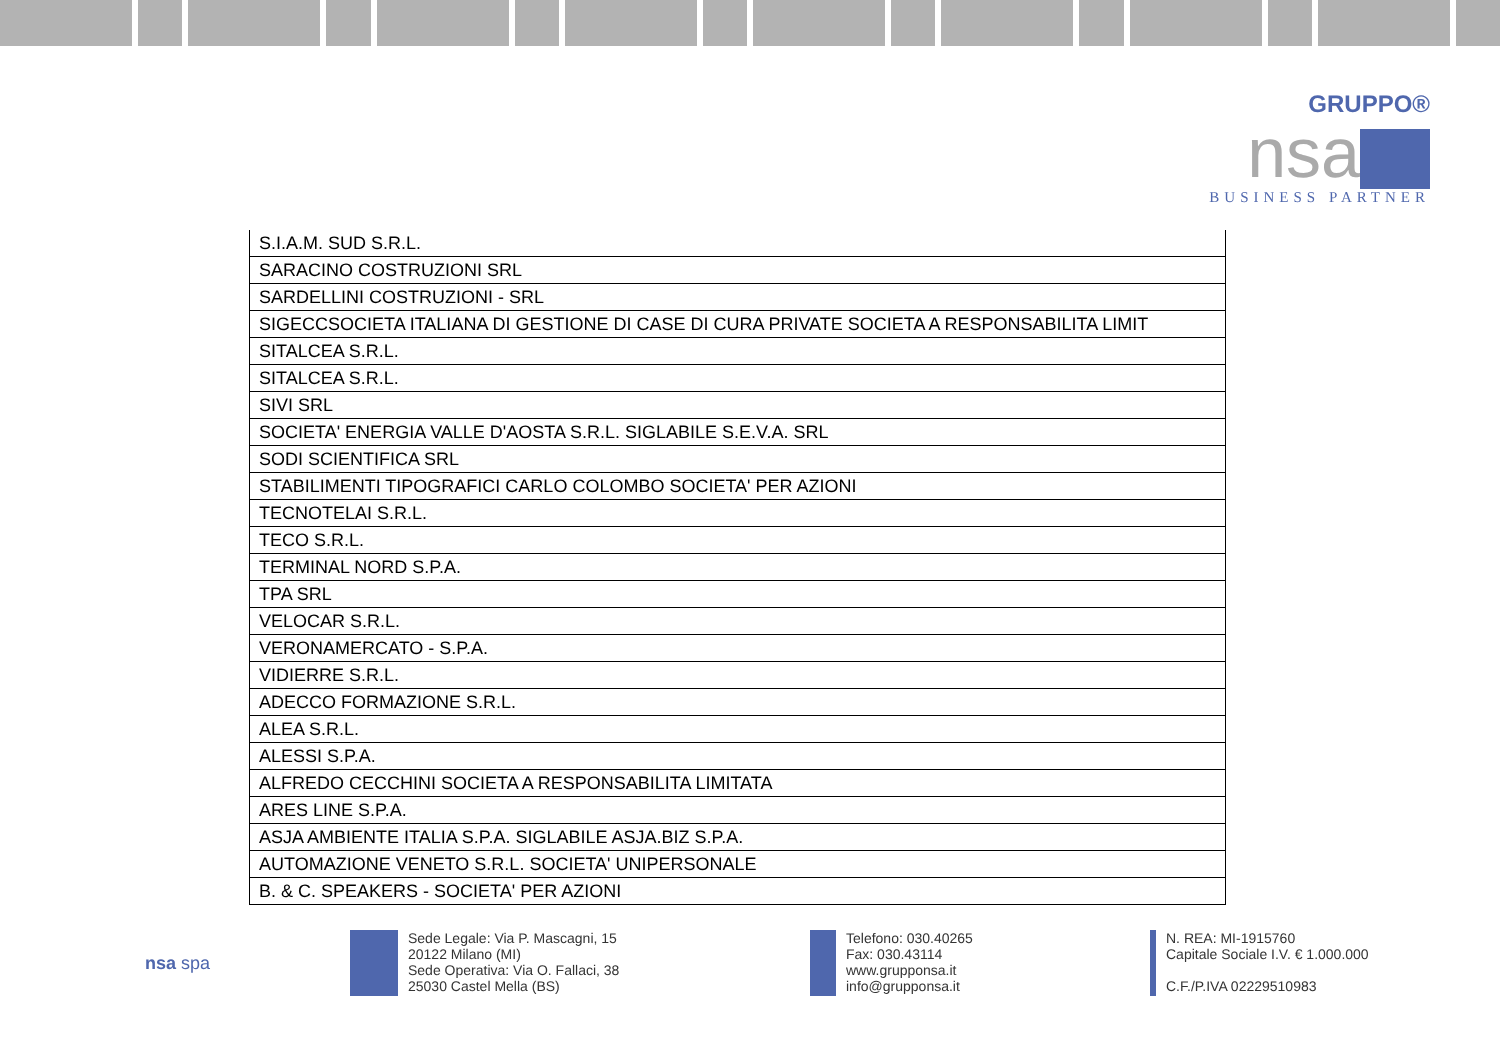GRUPPO®
nsa
BUSINESS PARTNER
| S.I.A.M. SUD S.R.L. |
| SARACINO COSTRUZIONI SRL |
| SARDELLINI COSTRUZIONI - SRL |
| SIGECCSOCIETA ITALIANA DI GESTIONE DI CASE DI CURA PRIVATE SOCIETA A RESPONSABILITA LIMIT |
| SITALCEA S.R.L. |
| SITALCEA S.R.L. |
| SIVI SRL |
| SOCIETA' ENERGIA VALLE D'AOSTA S.R.L. SIGLABILE S.E.V.A. SRL |
| SODI SCIENTIFICA SRL |
| STABILIMENTI TIPOGRAFICI CARLO COLOMBO SOCIETA' PER AZIONI |
| TECNOTELAI S.R.L. |
| TECO S.R.L. |
| TERMINAL NORD S.P.A. |
| TPA SRL |
| VELOCAR S.R.L. |
| VERONAMERCATO - S.P.A. |
| VIDIERRE S.R.L. |
| ADECCO FORMAZIONE S.R.L. |
| ALEA S.R.L. |
| ALESSI S.P.A. |
| ALFREDO CECCHINI SOCIETA A RESPONSABILITA LIMITATA |
| ARES LINE S.P.A. |
| ASJA AMBIENTE ITALIA S.P.A. SIGLABILE ASJA.BIZ S.P.A. |
| AUTOMAZIONE VENETO S.R.L. SOCIETA' UNIPERSONALE |
| B. & C. SPEAKERS - SOCIETA' PER AZIONI |
nsa spa
Sede Legale: Via P. Mascagni, 15
20122 Milano (MI)
Sede Operativa: Via O. Fallaci, 38
25030 Castel Mella (BS)
Telefono: 030.40265
Fax: 030.43114
www.grupponsa.it
info@grupponsa.it
N. REA: MI-1915760
Capitale Sociale I.V. € 1.000.000
C.F./P.IVA 02229510983